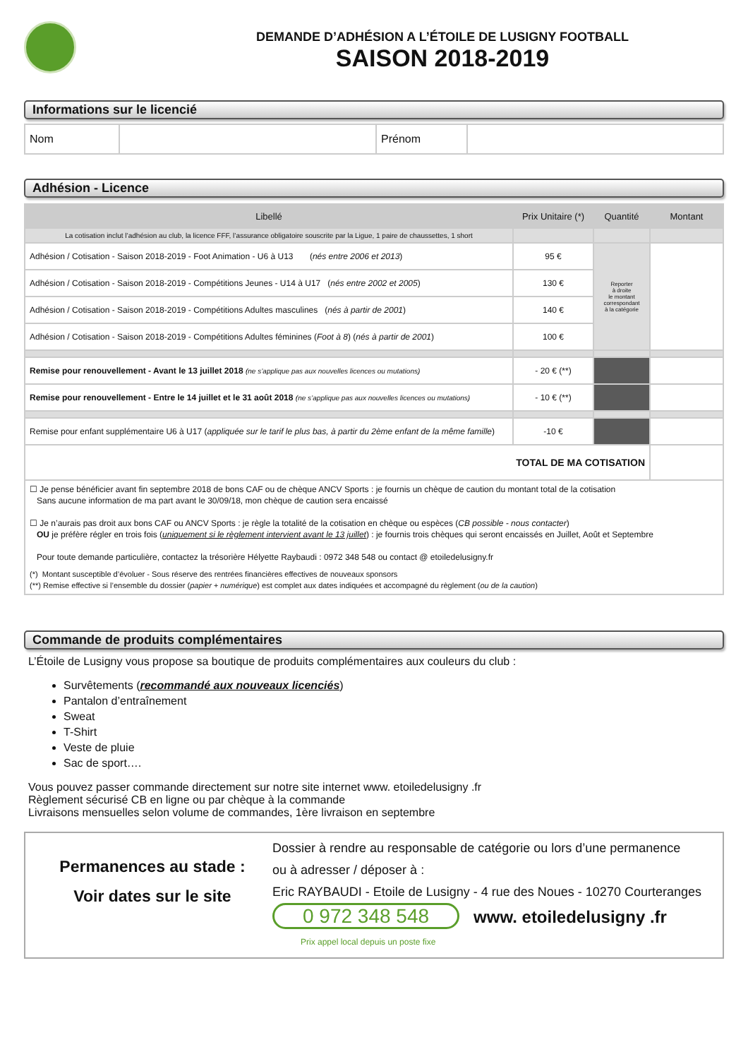DEMANDE D’ADHÉSION A L’ÉTOILE DE LUSIGNY FOOTBALL
SAISON 2018-2019
Informations sur le licencié
| Nom | | Prénom | |
Adhésion - Licence
| Libellé | Prix Unitaire (*) | Quantité | Montant |
| --- | --- | --- | --- |
| La cotisation inclut l’adhésion au club, la licence FFF, l’assurance obligatoire souscrite par la Ligue, 1 paire de chaussettes, 1 short | | | |
| Adhésion / Cotisation - Saison 2018-2019 - Foot Animation - U6 à U13 ( nés entre 2006 et 2013 ) | 95 € | Reporter à droite le montant correspondant à la catégorie | |
| Adhésion / Cotisation - Saison 2018-2019 - Compétitions Jeunes - U14 à U17 ( nés entre 2002 et 2005 ) | 130 € | | |
| Adhésion / Cotisation - Saison 2018-2019 - Compétitions Adultes masculines ( nés à partir de 2001 ) | 140 € | | |
| Adhésion / Cotisation - Saison 2018-2019 - Compétitions Adultes féminines ( Foot à 8 ) ( nés à partir de 2001 ) | 100 € | | |
| Remise pour renouvellement - Avant le 13 juillet 2018 (ne s’applique pas aux nouvelles licences ou mutations) | - 20 € (**) | | |
| Remise pour renouvellement - Entre le 14 juillet et le 31 août 2018 (ne s’applique pas aux nouvelles licences ou mutations) | - 10 € (**) | | |
| Remise pour enfant supplémentaire U6 à U17 ( appliquée sur le tarif le plus bas, à partir du 2ème enfant de la même famille ) | -10 € | | |
| TOTAL DE MA COTISATION | | | |
| ☐ Je pense bénéficier avant fin septembre 2018 de bons CAF ou de chèque ANCV Sports : je fournis un chèque de caution du montant total de la cotisation Sans aucune information de ma part avant le 30/09/18, mon chèque de caution sera encaissé ☐ Je n’aurais pas droit aux bons CAF ou ANCV Sports : je règle la totalité de la cotisation en chèque ou espèces ( CB possible - nous contacter ) OU je préfère régler en trois fois ( uniquement si le règlement intervient avant le 13 juillet ) : je fournis trois chèques qui seront encaissés en Juillet, Août et Septembre Pour toute demande particulière, contactez la trésorière Hélyette Raybaudi : 0972 348 548 ou contact @ etoiledelusigny.fr (*) Montant susceptible d’évoluer - Sous réserve des rentrées financières effectives de nouveaux sponsors (**) Remise effective si l’ensemble du dossier ( papier + numérique ) est complet aux dates indiquées et accompagné du règlement ( ou de la caution ) | | | |
Commande de produits complémentaires
L’Étoile de Lusigny vous propose sa boutique de produits complémentaires aux couleurs du club :
Survêtements (recommandé aux nouveaux licenciés)
Pantalon d’entraînement
Sweat
T-Shirt
Veste de pluie
Sac de sport….
Vous pouvez passer commande directement sur notre site internet www. etoiledelusigny .fr
Règlement sécurisé CB en ligne ou par chèque à la commande
Livraisons mensuelles selon volume de commandes, 1ère livraison en septembre
Permanences au stade :
Voir dates sur le site
Dossier à rendre au responsable de catégorie ou lors d’une permanence
ou à adresser / déposer à :
Eric RAYBAUDI - Etoile de Lusigny - 4 rue des Noues - 10270 Courteranges
0 972 348 548 www. etoiledelusigny .fr
Prix appel local depuis un poste fixe